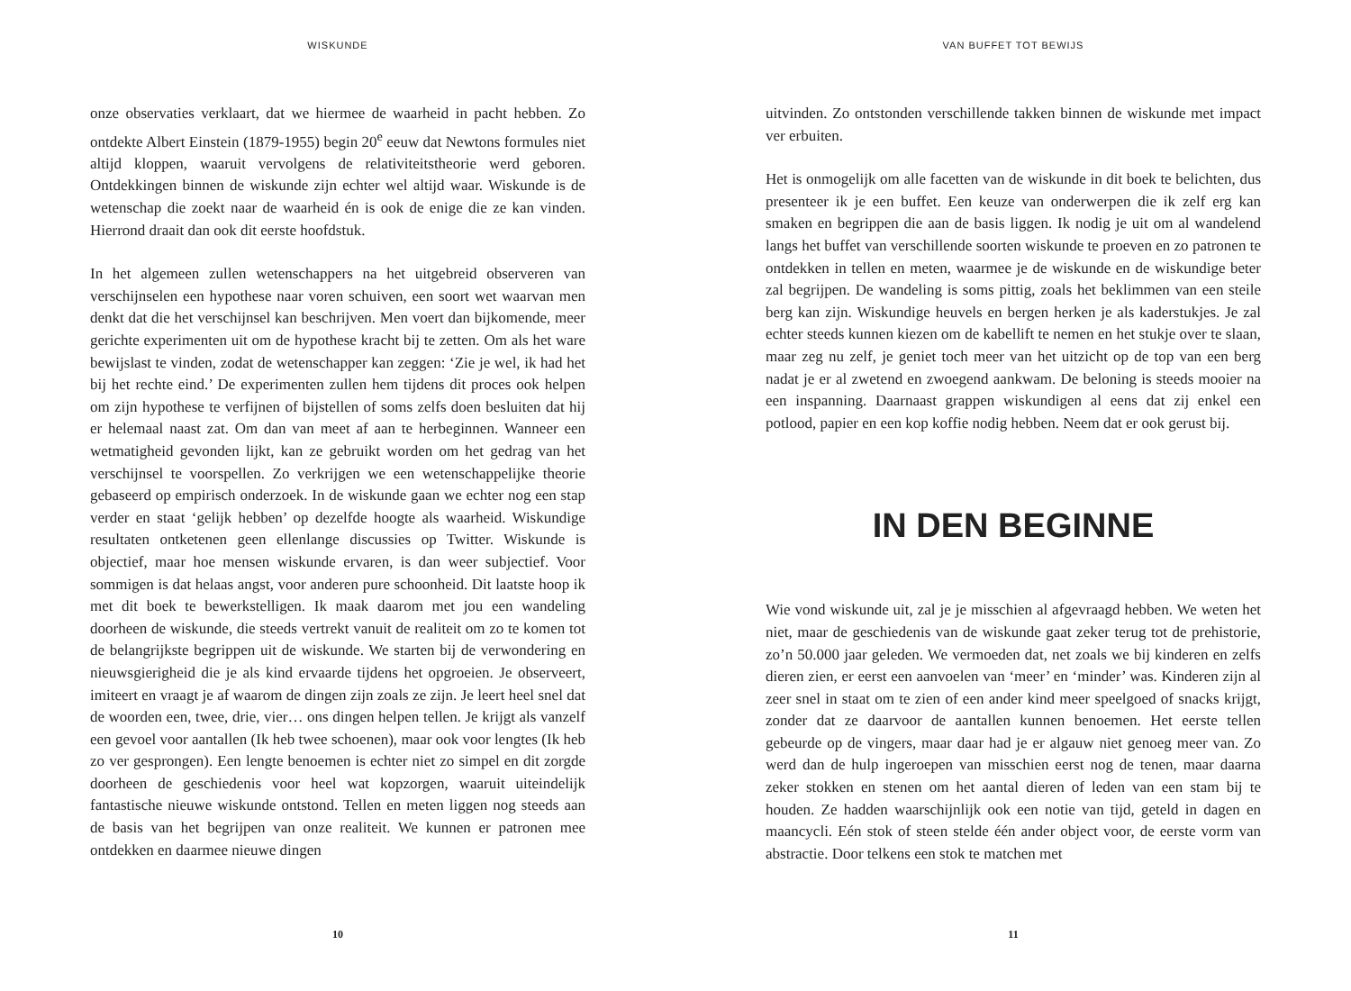WISKUNDE
onze observaties verklaart, dat we hiermee de waarheid in pacht hebben. Zo ontdekte Albert Einstein (1879-1955) begin 20<sup>e</sup> eeuw dat Newtons formules niet altijd kloppen, waaruit vervolgens de relativiteitstheorie werd geboren. Ontdekkingen binnen de wiskunde zijn echter wel altijd waar. Wiskunde is de wetenschap die zoekt naar de waarheid én is ook de enige die ze kan vinden. Hierrond draait dan ook dit eerste hoofdstuk.
In het algemeen zullen wetenschappers na het uitgebreid observeren van verschijnselen een hypothese naar voren schuiven, een soort wet waarvan men denkt dat die het verschijnsel kan beschrijven. Men voert dan bijkomende, meer gerichte experimenten uit om de hypothese kracht bij te zetten. Om als het ware bewijslast te vinden, zodat de wetenschapper kan zeggen: ‘Zie je wel, ik had het bij het rechte eind.’ De experimenten zullen hem tijdens dit proces ook helpen om zijn hypothese te verfijnen of bijstellen of soms zelfs doen besluiten dat hij er helemaal naast zat. Om dan van meet af aan te herbeginnen. Wanneer een wetmatigheid gevonden lijkt, kan ze gebruikt worden om het gedrag van het verschijnsel te voorspellen. Zo verkrijgen we een wetenschappelijke theorie gebaseerd op empirisch onderzoek. In de wiskunde gaan we echter nog een stap verder en staat ‘gelijk hebben’ op dezelfde hoogte als waarheid. Wiskundige resultaten ontketenen geen ellenlange discussies op Twitter. Wiskunde is objectief, maar hoe mensen wiskunde ervaren, is dan weer subjectief. Voor sommigen is dat helaas angst, voor anderen pure schoonheid. Dit laatste hoop ik met dit boek te bewerkstelligen. Ik maak daarom met jou een wandeling doorheen de wiskunde, die steeds vertrekt vanuit de realiteit om zo te komen tot de belangrijkste begrippen uit de wiskunde. We starten bij de verwondering en nieuwsgierigheid die je als kind ervaarde tijdens het opgroeien. Je observeert, imiteert en vraagt je af waarom de dingen zijn zoals ze zijn. Je leert heel snel dat de woorden een, twee, drie, vier… ons dingen helpen tellen. Je krijgt als vanzelf een gevoel voor aantallen (Ik heb twee schoenen), maar ook voor lengtes (Ik heb zo ver gesprongen). Een lengte benoemen is echter niet zo simpel en dit zorgde doorheen de geschiedenis voor heel wat kopzorgen, waaruit uiteindelijk fantastische nieuwe wiskunde ontstond. Tellen en meten liggen nog steeds aan de basis van het begrijpen van onze realiteit. We kunnen er patronen mee ontdekken en daarmee nieuwe dingen
10
VAN BUFFET TOT BEWIJS
uitvinden. Zo ontstonden verschillende takken binnen de wiskunde met impact ver erbuiten.
Het is onmogelijk om alle facetten van de wiskunde in dit boek te belichten, dus presenteer ik je een buffet. Een keuze van onderwerpen die ik zelf erg kan smaken en begrippen die aan de basis liggen. Ik nodig je uit om al wandelend langs het buffet van verschillende soorten wiskunde te proeven en zo patronen te ontdekken in tellen en meten, waarmee je de wiskunde en de wiskundige beter zal begrijpen. De wandeling is soms pittig, zoals het beklimmen van een steile berg kan zijn. Wiskundige heuvels en bergen herken je als kaderstukjes. Je zal echter steeds kunnen kiezen om de kabellift te nemen en het stukje over te slaan, maar zeg nu zelf, je geniet toch meer van het uitzicht op de top van een berg nadat je er al zwetend en zwoegend aankwam. De beloning is steeds mooier na een inspanning. Daarnaast grappen wiskundigen al eens dat zij enkel een potlood, papier en een kop koffie nodig hebben. Neem dat er ook gerust bij.
IN DEN BEGINNE
Wie vond wiskunde uit, zal je je misschien al afgevraagd hebben. We weten het niet, maar de geschiedenis van de wiskunde gaat zeker terug tot de prehistorie, zo’n 50.000 jaar geleden. We vermoeden dat, net zoals we bij kinderen en zelfs dieren zien, er eerst een aanvoelen van ‘meer’ en ‘minder’ was. Kinderen zijn al zeer snel in staat om te zien of een ander kind meer speelgoed of snacks krijgt, zonder dat ze daarvoor de aantallen kunnen benoemen. Het eerste tellen gebeurde op de vingers, maar daar had je er algauw niet genoeg meer van. Zo werd dan de hulp ingeroepen van misschien eerst nog de tenen, maar daarna zeker stokken en stenen om het aantal dieren of leden van een stam bij te houden. Ze hadden waarschijnlijk ook een notie van tijd, geteld in dagen en maancycli. Eén stok of steen stelde één ander object voor, de eerste vorm van abstractie. Door telkens een stok te matchen met
11